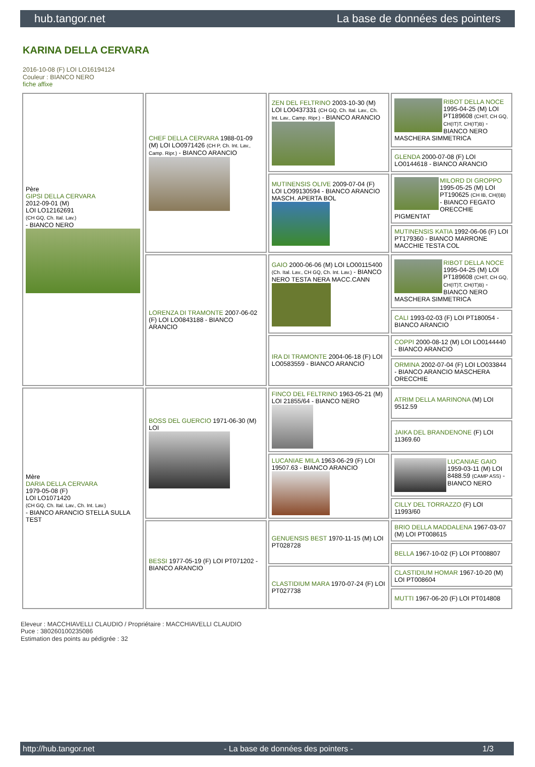hub.tangor.net La base de données des pointers
KARINA DELLA CERVARA
2016-10-08 (F) LOI LO16194124
Couleur : BIANCO NERO
fiche affixe
| Père GIPSI DELLA CERVARA 2012-09-01 (M) LOI LO12162691 (CH GQ, Ch. Ital. Lav.) - BIANCO NERO | CHEF DELLA CERVARA 1988-01-09 (M) LOI LO0971426 (CH P, Ch. Int. Lav., Camp. Ripr.) - BIANCO ARANCIO | ZEN DEL FELTRINO 2003-10-30 (M) LOI LO0437331 (CH GQ, Ch. Ital. Lav., Ch. Int. Lav., Camp. Ripr.) - BIANCO ARANCIO | RIBOT DELLA NOCE 1995-04-25 (M) LOI PT189608 (CHIT, CH GQ, CH(IT)T, CH(IT)B) - BIANCO NERO MASCHERA SIMMETRICA |
| | | | GLENDA 2000-07-08 (F) LOI LO0144618 - BIANCO ARANCIO |
| | | MUTINENSIS OLIVE 2009-07-04 (F) LOI LO99130594 - BIANCO ARANCIO MASCH. APERTA BOL | MILORD DI GROPPO 1995-05-25 (M) LOI PT190625 (CH IB, CH(I)B) - BIANCO FEGATO ORECCHIE PIGMENTAT |
| | | | MUTINENSIS KATIA 1992-06-06 (F) LOI PT179360 - BIANCO MARRONE MACCHIE TESTA COL |
| | LORENZA DI TRAMONTE 2007-06-02 (F) LOI LO0843188 - BIANCO ARANCIO | GAIO 2000-06-06 (M) LOI LO00115400 (Ch. Ital. Lav., CH GQ, Ch. Int. Lav.) - BIANCO NERO TESTA NERA MACC.CANN | RIBOT DELLA NOCE 1995-04-25 (M) LOI PT189608 (CHIT, CH GQ, CH(IT)T, CH(IT)B) - BIANCO NERO MASCHERA SIMMETRICA |
| | | | CALI 1993-02-03 (F) LOI PT180054 - BIANCO ARANCIO |
| | | IRA DI TRAMONTE 2004-06-18 (F) LOI LO0583559 - BIANCO ARANCIO | COPPI 2000-08-12 (M) LOI LO0144440 - BIANCO ARANCIO |
| | | | ORMINA 2002-07-04 (F) LOI LO033844 - BIANCO ARANCIO MASCHERA ORECCHIE |
| Mère DARIA DELLA CERVARA 1979-05-08 (F) LOI LO1071420 (CH GQ, Ch. Ital. Lav., Ch. Int. Lav.) - BIANCO ARANCIO STELLA SULLA TEST | BOSS DEL GUERCIO 1971-06-30 (M) LOI | FINCO DEL FELTRINO 1963-05-21 (M) LOI 21855/64 - BIANCO NERO | ATRIM DELLA MARINONA (M) LOI 9512.59 |
| | | | JAIKA DEL BRANDENONE (F) LOI 11369.60 |
| | | LUCANIAE MILA 1963-06-29 (F) LOI 19507.63 - BIANCO ARANCIO | LUCANIAE GAIO 1959-03-11 (M) LOI 8488.59 (CAMP ASS) - BIANCO NERO |
| | | | CILLY DEL TORRAZZO (F) LOI 11993/60 |
| | BESSI 1977-05-19 (F) LOI PT071202 - BIANCO ARANCIO | GENUENSIS BEST 1970-11-15 (M) LOI PT028728 | BRIO DELLA MADDALENA 1967-03-07 (M) LOI PT008615 |
| | | | BELLA 1967-10-02 (F) LOI PT008807 |
| | | CLASTIDIUM MARA 1970-07-24 (F) LOI PT027738 | CLASTIDIUM HOMAR 1967-10-20 (M) LOI PT008604 |
| | | | MUTTI 1967-06-20 (F) LOI PT014808 |
Eleveur : MACCHIAVELLI CLAUDIO / Propriétaire : MACCHIAVELLI CLAUDIO
Puce : 380260100235086
Estimation des points au pédigrée : 32
http://hub.tangor.net - La base de données des pointers - 1/3